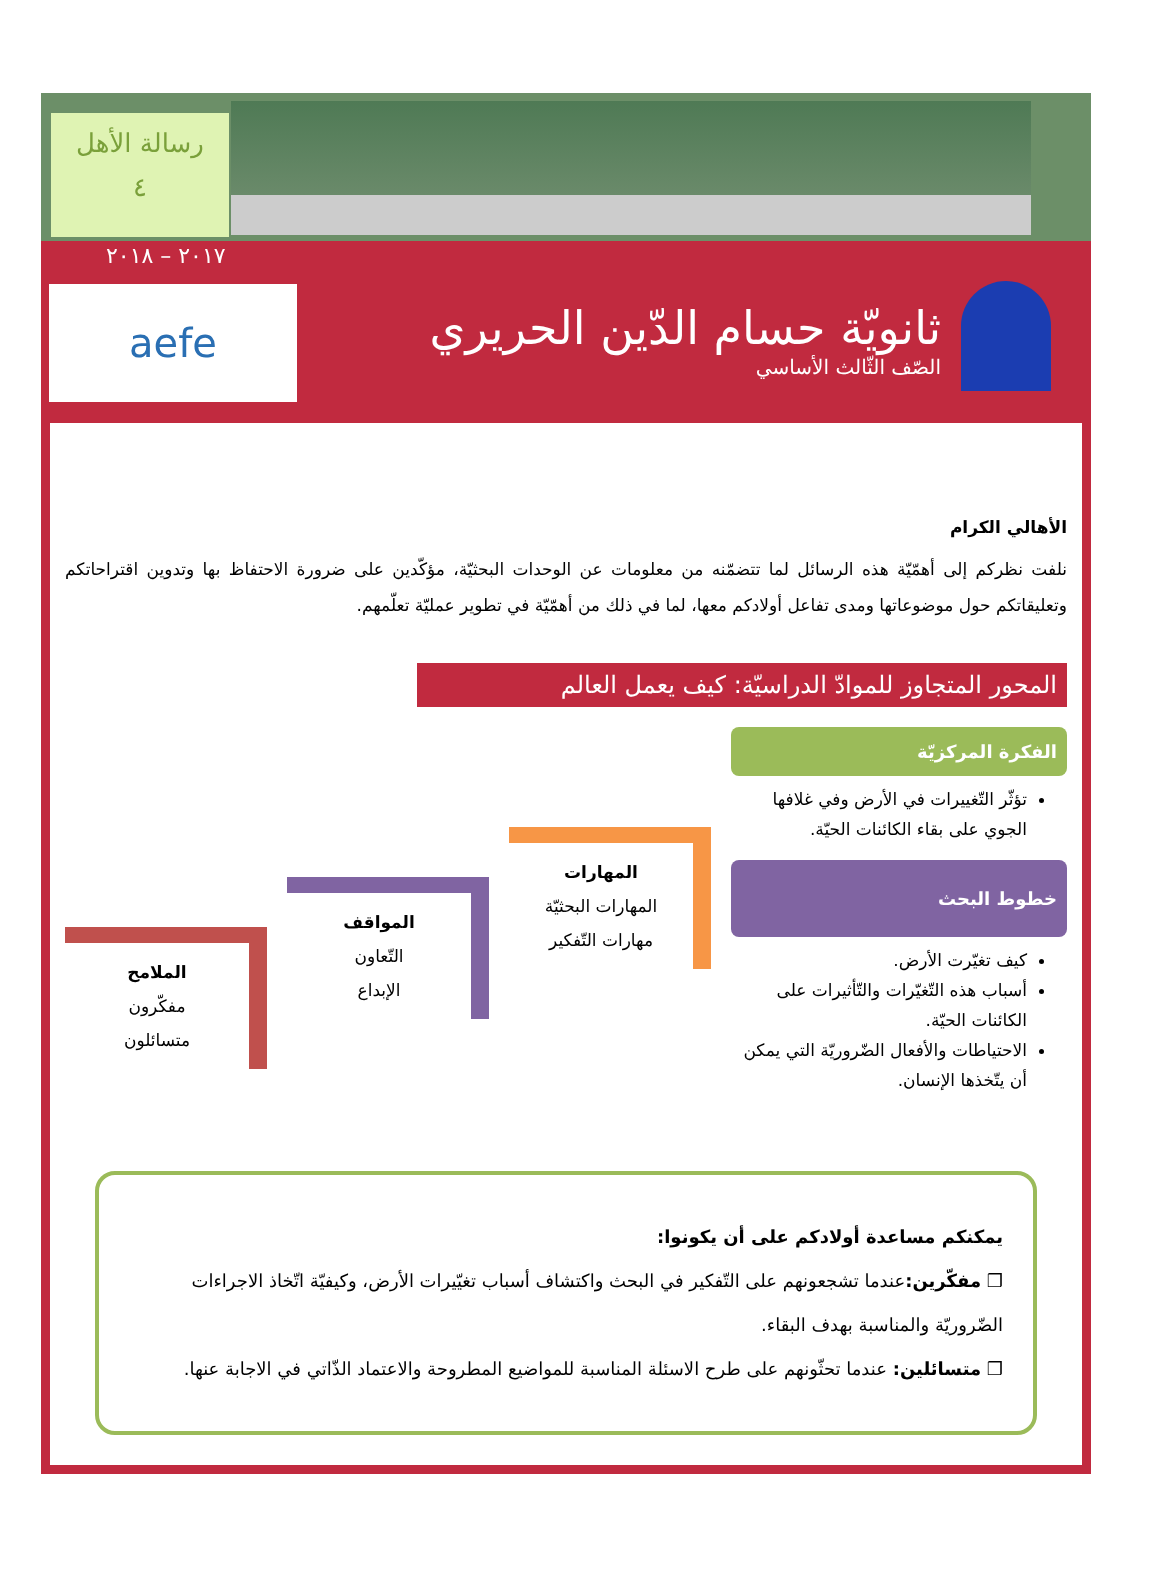رسالة الأهل
٤
٢٠١٧ – ٢٠١٨
aefe
ثانويّة حسام الدّين الحريري
الصّف الثّالث الأساسي
الأهالي الكرام
نلفت نظركم إلى أهمّيّة هذه الرسائل لما تتضمّنه من معلومات عن الوحدات البحثيّة، مؤكّدين على ضرورة الاحتفاظ بها وتدوين اقتراحاتكم وتعليقاتكم حول موضوعاتها ومدى تفاعل أولادكم معها، لما في ذلك من أهمّيّة في تطوير عمليّة تعلّمهم.
المحور المتجاوز للموادّ الدراسيّة: كيف يعمل العالم
الفكرة المركزيّة
تؤثّر التّغييرات في الأرض وفي غلافها الجوي على بقاء الكائنات الحيّة.
خطوط البحث
كيف تغيّرت الأرض.
أسباب هذه التّغيّرات والتّأثيرات على الكائنات الحيّة.
الاحتياطات والأفعال الضّروريّة التي يمكن أن يتّخذها الإنسان.
المهارات
المهارات البحثيّة
مهارات التّفكير
المواقف
التّعاون
الإبداع
الملامح
مفكّرون
متسائلون
يمكنكم مساعدة أولادكم على أن يكونوا:
❒ مفكّرين: عندما تشجعونهم على التّفكير في البحث واكتشاف أسباب تغيّيرات الأرض، وكيفيّة اتّخاذ الاجراءات الضّروريّة والمناسبة بهدف البقاء.
❒ متسائلين: عندما تحثّونهم على طرح الاسئلة المناسبة للمواضيع المطروحة والاعتماد الذّاتي في الاجابة عنها.